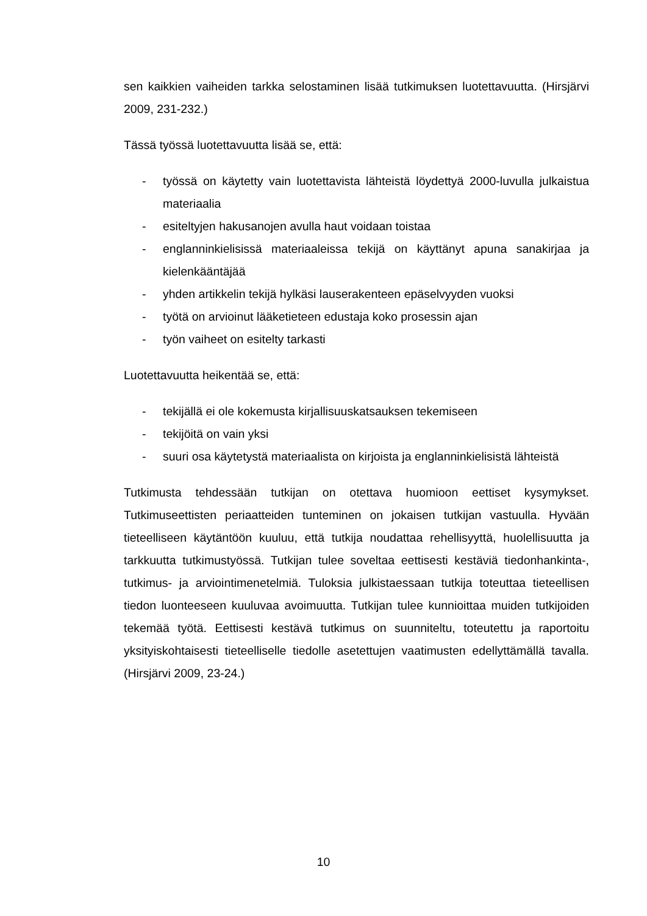sen kaikkien vaiheiden tarkka selostaminen lisää tutkimuksen luotettavuutta. (Hirsjärvi 2009, 231-232.)
Tässä työssä luotettavuutta lisää se, että:
- työssä on käytetty vain luotettavista lähteistä löydettyä 2000-luvulla julkaistua materiaalia
- esiteltyjen hakusanojen avulla haut voidaan toistaa
- englanninkielisissä materiaaleissa tekijä on käyttänyt apuna sanakirjaa ja kielenkääntäjää
- yhden artikkelin tekijä hylkäsi lauserakenteen epäselvyyden vuoksi
- työtä on arvioinut lääketieteen edustaja koko prosessin ajan
- työn vaiheet on esitelty tarkasti
Luotettavuutta heikentää se, että:
- tekijällä ei ole kokemusta kirjallisuuskatsauksen tekemiseen
- tekijöitä on vain yksi
- suuri osa käytetystä materiaalista on kirjoista ja englanninkielisistä lähteistä
Tutkimusta tehdessään tutkijan on otettava huomioon eettiset kysymykset. Tutkimuseettisten periaatteiden tunteminen on jokaisen tutkijan vastuulla. Hyvään tieteelliseen käytäntöön kuuluu, että tutkija noudattaa rehellisyyttä, huolellisuutta ja tarkkuutta tutkimustyössä. Tutkijan tulee soveltaa eettisesti kestäviä tiedonhankinta-, tutkimus- ja arviointimenetelmiä. Tuloksia julkistaessaan tutkija toteuttaa tieteellisen tiedon luonteeseen kuuluvaa avoimuutta. Tutkijan tulee kunnioittaa muiden tutkijoiden tekemää työtä. Eettisesti kestävä tutkimus on suunniteltu, toteutettu ja raportoitu yksityiskohtaisesti tieteelliselle tiedolle asetettujen vaatimusten edellyttämällä tavalla. (Hirsjärvi 2009, 23-24.)
10